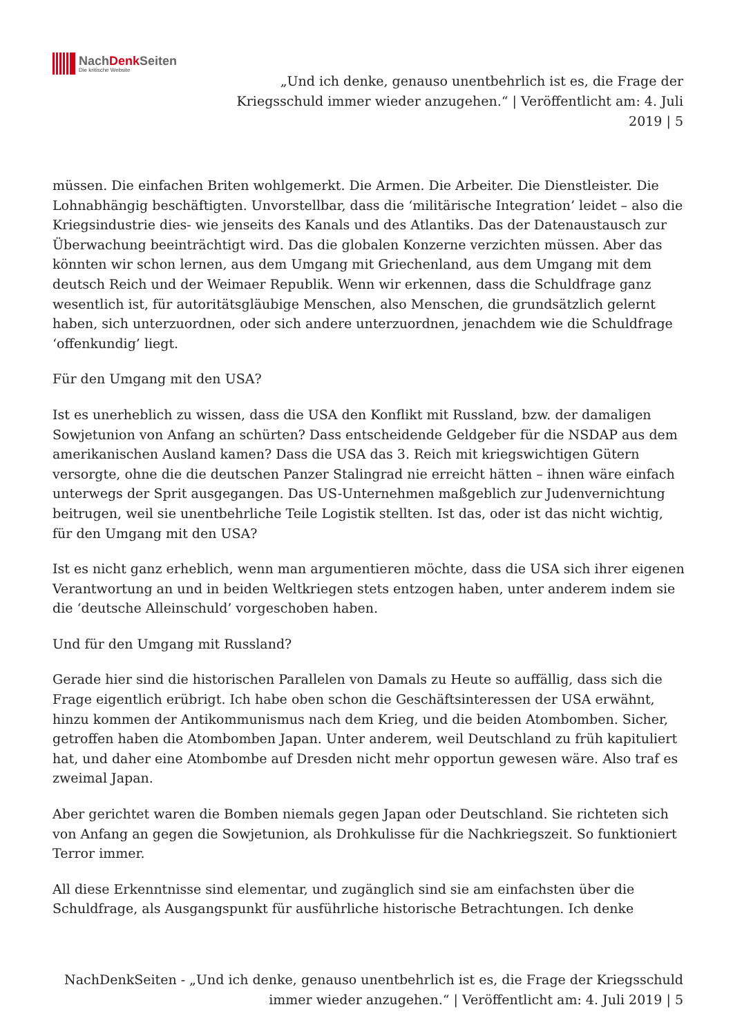NachDenk Seiten
Die kritische Website
„Und ich denke, genauso unentbehrlich ist es, die Frage der Kriegsschuld immer wieder anzugehen.“ | Veröffentlicht am: 4. Juli 2019 | 5
müssen. Die einfachen Briten wohlgemerkt. Die Armen. Die Arbeiter. Die Dienstleister. Die Lohnabhängig beschäftigten. Unvorstellbar, dass die ‘militärische Integration’ leidet – also die Kriegsindustrie dies- wie jenseits des Kanals und des Atlantiks. Das der Datenaustausch zur Überwachung beeinträchtigt wird. Das die globalen Konzerne verzichten müssen. Aber das könnten wir schon lernen, aus dem Umgang mit Griechenland, aus dem Umgang mit dem deutsch Reich und der Weimaer Republik. Wenn wir erkennen, dass die Schuldfrage ganz wesentlich ist, für autoritätsgläubige Menschen, also Menschen, die grundsätzlich gelernt haben, sich unterzuordnen, oder sich andere unterzuordnen, jenachdem wie die Schuldfrage ‘offenkundig’ liegt.
Für den Umgang mit den USA?
Ist es unerheblich zu wissen, dass die USA den Konflikt mit Russland, bzw. der damaligen Sowjetunion von Anfang an schürten? Dass entscheidende Geldgeber für die NSDAP aus dem amerikanischen Ausland kamen? Dass die USA das 3. Reich mit kriegswichtigen Gütern versorgte, ohne die die deutschen Panzer Stalingrad nie erreicht hätten – ihnen wäre einfach unterwegs der Sprit ausgegangen. Das US-Unternehmen maßgeblich zur Judenvernichtung beitrugen, weil sie unentbehrliche Teile Logistik stellten. Ist das, oder ist das nicht wichtig, für den Umgang mit den USA?
Ist es nicht ganz erheblich, wenn man argumentieren möchte, dass die USA sich ihrer eigenen Verantwortung an und in beiden Weltkriegen stets entzogen haben, unter anderem indem sie die ‘deutsche Alleinschuld’ vorgeschoben haben.
Und für den Umgang mit Russland?
Gerade hier sind die historischen Parallelen von Damals zu Heute so auffällig, dass sich die Frage eigentlich erübrigt. Ich habe oben schon die Geschäftsinteressen der USA erwähnt, hinzu kommen der Antikommunismus nach dem Krieg, und die beiden Atombomben. Sicher, getroffen haben die Atombomben Japan. Unter anderem, weil Deutschland zu früh kapituliert hat, und daher eine Atombombe auf Dresden nicht mehr opportun gewesen wäre. Also traf es zweimal Japan.
Aber gerichtet waren die Bomben niemals gegen Japan oder Deutschland. Sie richteten sich von Anfang an gegen die Sowjetunion, als Drohkulisse für die Nachkriegszeit. So funktioniert Terror immer.
All diese Erkenntnisse sind elementar, und zugänglich sind sie am einfachsten über die Schuldfrage, als Ausgangspunkt für ausführliche historische Betrachtungen. Ich denke
NachDenkSeiten - „Und ich denke, genauso unentbehrlich ist es, die Frage der Kriegsschuld immer wieder anzugehen.“ | Veröffentlicht am: 4. Juli 2019 | 5